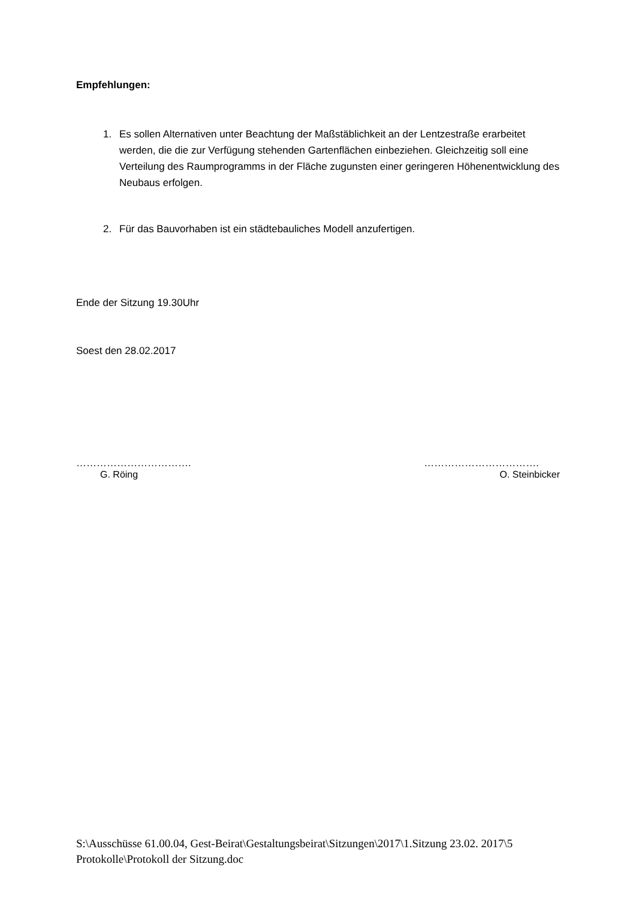Empfehlungen:
1. Es sollen Alternativen unter Beachtung der Maßstäblichkeit an der Lentzestraße erarbeitet werden, die die zur Verfügung stehenden Gartenflächen einbeziehen. Gleichzeitig soll eine Verteilung des Raumprogramms in der Fläche zugunsten einer geringeren Höhenentwicklung des Neubaus erfolgen.
2. Für das Bauvorhaben ist ein städtebauliches Modell anzufertigen.
Ende der Sitzung 19.30Uhr
Soest den 28.02.2017
……………………………. …………………………….
G. Röing O. Steinbicker
S:\Ausschüsse 61.00.04, Gest-Beirat\Gestaltungsbeirat\Sitzungen\2017\1.Sitzung 23.02. 2017\5 Protokolle\Protokoll der Sitzung.doc